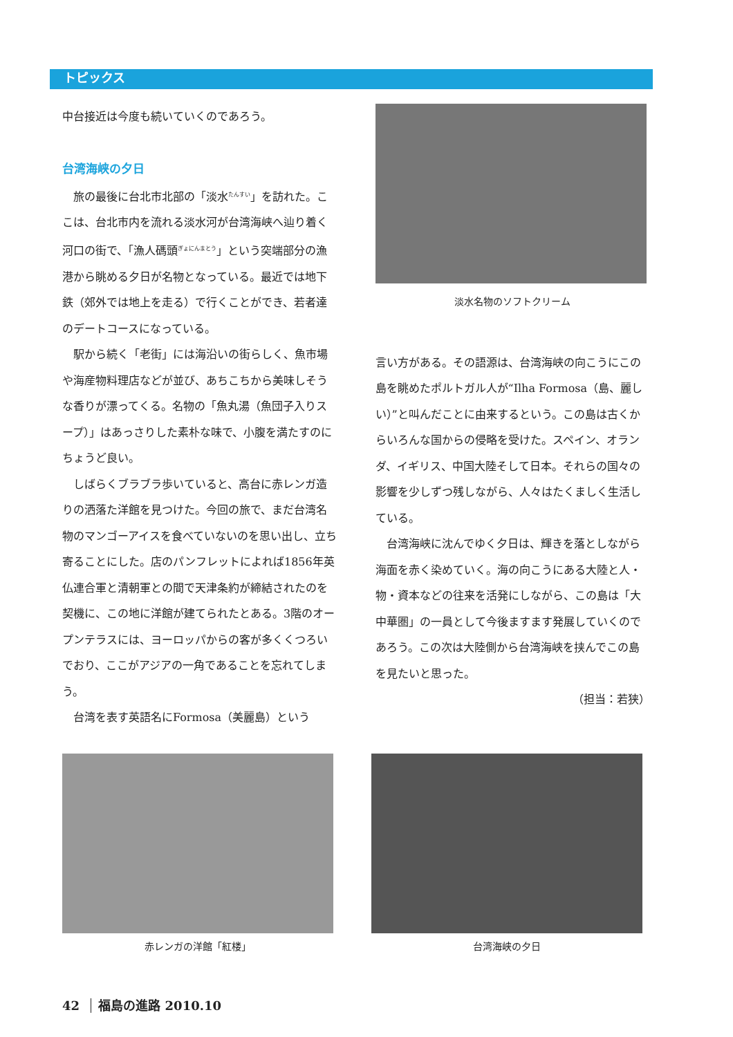トピックス
中台接近は今度も続いていくのであろう。
台湾海峡の夕日
　旅の最後に台北市北部の「淡水<sup>たんすい</sup>」を訪れた。ここは、台北市内を流れる淡水河が台湾海峡へ辿り着く河口の街で、「漁人碼頭<sup>ぎょにんまとう</sup>」という突端部分の漁港から眺める夕日が名物となっている。最近では地下鉄（郊外では地上を走る）で行くことができ、若者達のデートコースになっている。
　駅から続く「老街」には海沿いの街らしく、魚市場や海産物料理店などが並び、あちこちから美味しそうな香りが漂ってくる。名物の「魚丸湯（魚団子入りスープ）」はあっさりした素朴な味で、小腹を満たすのにちょうど良い。
　しばらくブラブラ歩いていると、高台に赤レンガ造りの洒落た洋館を見つけた。今回の旅で、まだ台湾名物のマンゴーアイスを食べていないのを思い出し、立ち寄ることにした。店のパンフレットによれば1856年英仏連合軍と清朝軍との間で天津条約が締結されたのを契機に、この地に洋館が建てられたとある。3階のオープンテラスには、ヨーロッパからの客が多くくつろいでおり、ここがアジアの一角であることを忘れてしまう。
　台湾を表す英語名にFormosa（美麗島）という
淡水名物のソフトクリーム
言い方がある。その語源は、台湾海峡の向こうにこの島を眺めたポルトガル人が“Ilha Formosa（島、麗しい）”と叫んだことに由来するという。この島は古くからいろんな国からの侵略を受けた。スペイン、オランダ、イギリス、中国大陸そして日本。それらの国々の影響を少しずつ残しながら、人々はたくましく生活している。
　台湾海峡に沈んでゆく夕日は、輝きを落としながら海面を赤く染めていく。海の向こうにある大陸と人・物・資本などの往来を活発にしながら、この島は「大中華圏」の一員として今後ますます発展していくのであろう。この次は大陸側から台湾海峡を挟んでこの島を見たいと思った。
（担当：若狭）
赤レンガの洋館「紅楼」 台湾海峡の夕日
42 福島の進路 2010.10